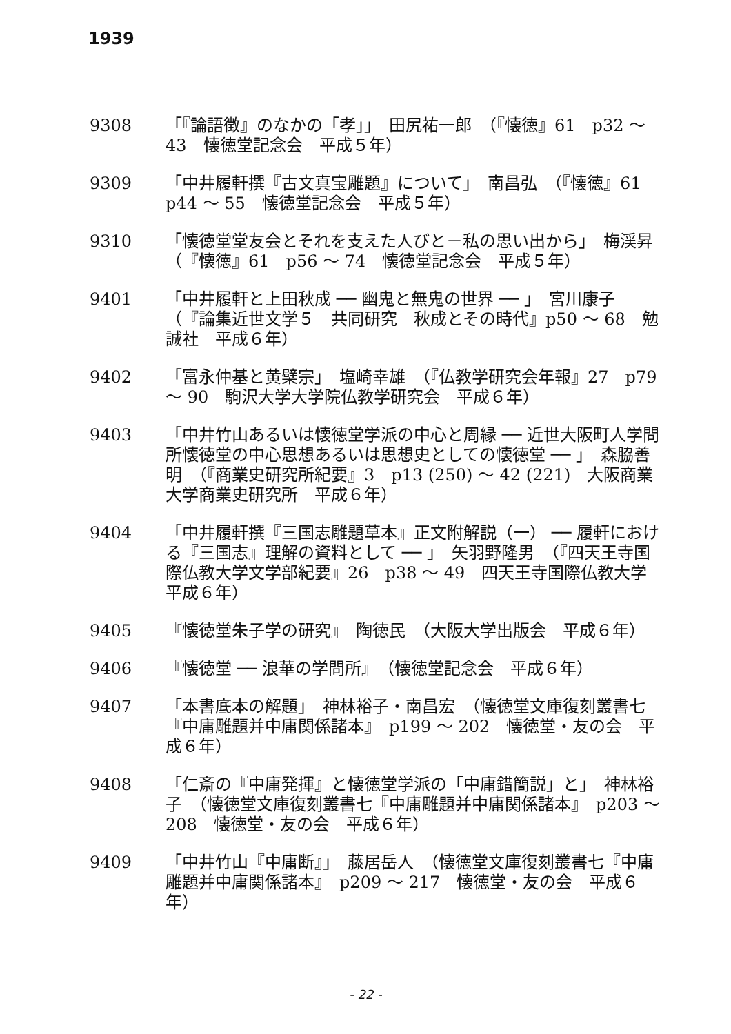1939
9308 「『論語徴』のなかの「孝」」　田尻祐一郎　（『懐徳』61　p32 ～ 43　懐徳堂記念会　平成５年）
9309 「中井履軒撰『古文真宝雕題』について」　南昌弘　（『懐徳』61　p44 ～ 55　懐徳堂記念会　平成５年）
9310 「懐徳堂堂友会とそれを支えた人びと－私の思い出から」　梅渓昇　（『懐徳』61　p56 ～ 74　懐徳堂記念会　平成５年）
9401 「中井履軒と上田秋成 ── 幽鬼と無鬼の世界 ── 」　宮川康子　（『論集近世文学５　共同研究　秋成とその時代』p50 ～ 68　勉誠社　平成６年）
9402 「富永仲基と黄檗宗」　塩崎幸雄　（『仏教学研究会年報』27　p79 ～ 90　駒沢大学大学院仏教学研究会　平成６年）
9403 「中井竹山あるいは懐徳堂学派の中心と周縁 ── 近世大阪町人学問所懐徳堂の中心思想あるいは思想史としての懐徳堂 ── 」　森脇善明　（『商業史研究所紀要』3　p13 (250) ～ 42 (221)　大阪商業大学商業史研究所　平成６年）
9404 「中井履軒撰『三国志雕題草本』正文附解説（一） ── 履軒における『三国志』理解の資料として ── 」　矢羽野隆男　（『四天王寺国際仏教大学文学部紀要』26　p38 ～ 49　四天王寺国際仏教大学　平成６年）
9405 『懐徳堂朱子学の研究』　陶徳民　（大阪大学出版会　平成６年）
9406 『懐徳堂 ── 浪華の学問所』　（懐徳堂記念会　平成６年）
9407 「本書底本の解題」　神林裕子・南昌宏　（懐徳堂文庫復刻叢書七『中庸雕題并中庸関係諸本』　p199 ～ 202　懐徳堂・友の会　平成６年）
9408 「仁斎の『中庸発揮』と懐徳堂学派の「中庸錯簡説」と」　神林裕子　（懐徳堂文庫復刻叢書七『中庸雕題并中庸関係諸本』　p203 ～ 208　懐徳堂・友の会　平成６年）
9409 「中井竹山『中庸断』」　藤居岳人　（懐徳堂文庫復刻叢書七『中庸雕題并中庸関係諸本』　p209 ～ 217　懐徳堂・友の会　平成６年）
- 22 -